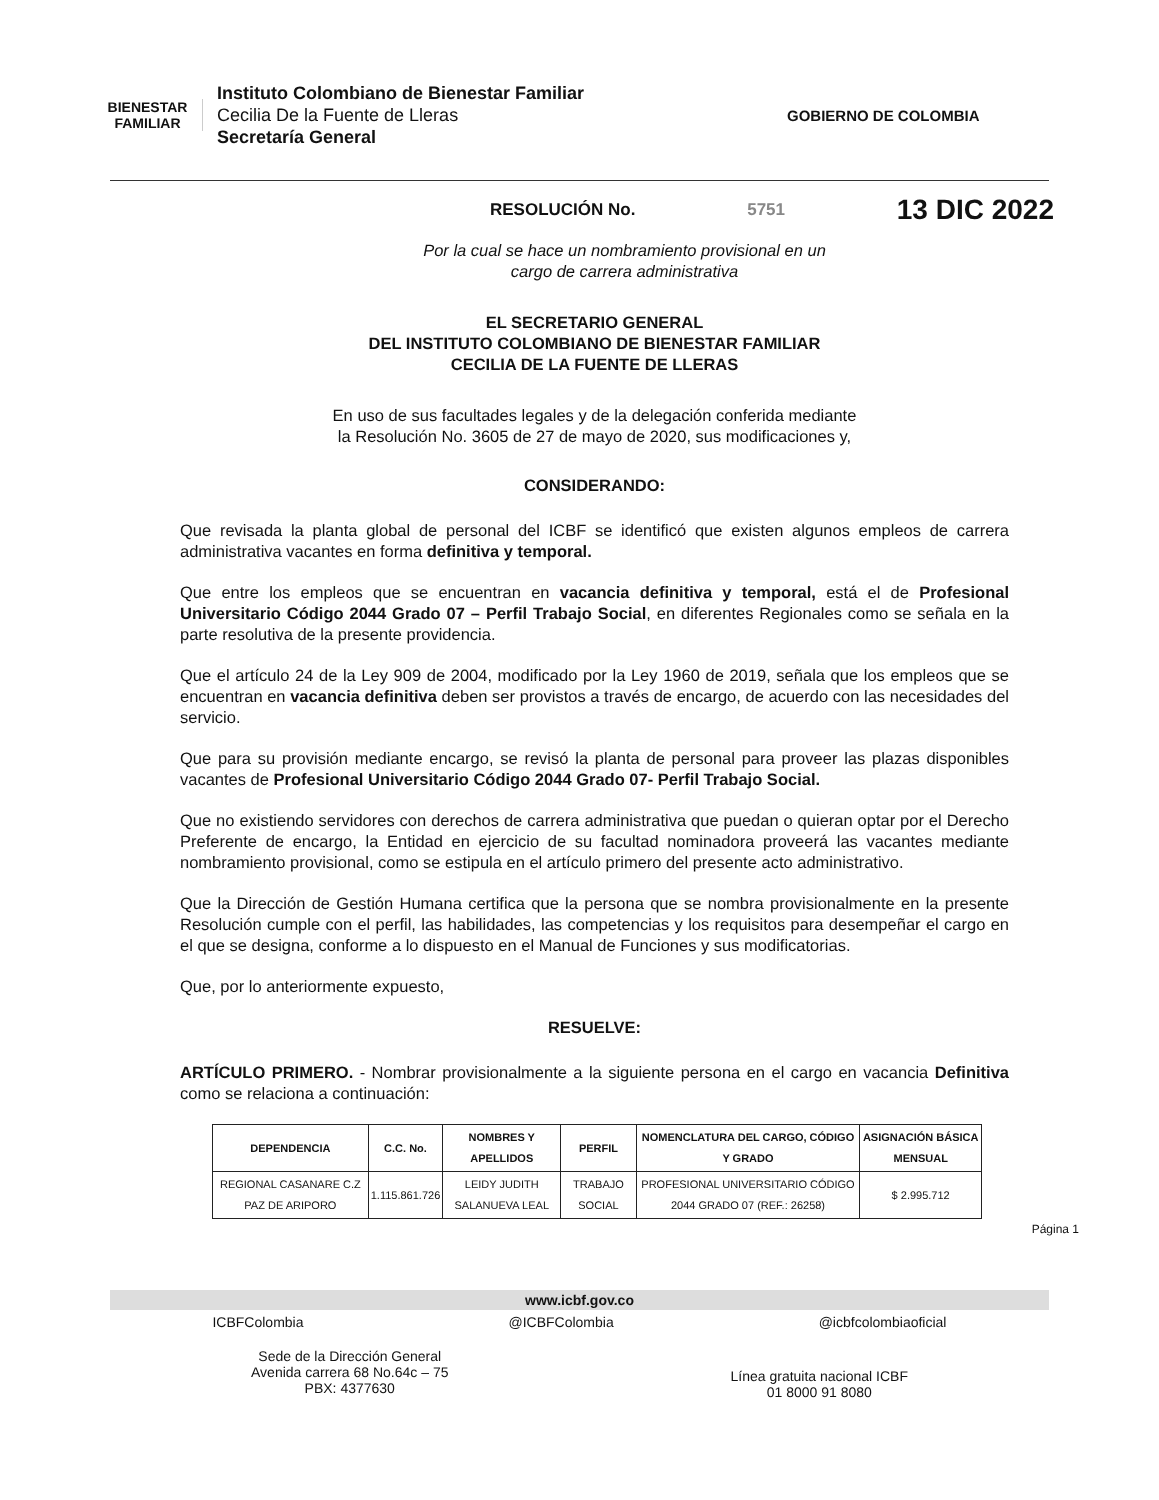BIENESTAR FAMILIAR
Instituto Colombiano de Bienestar Familiar
Cecilia De la Fuente de Lleras
Secretaría General
GOBIERNO DE COLOMBIA
RESOLUCIÓN No. 5751 13 DIC 2022
Por la cual se hace un nombramiento provisional en un
cargo de carrera administrativa
EL SECRETARIO GENERAL
DEL INSTITUTO COLOMBIANO DE BIENESTAR FAMILIAR
CECILIA DE LA FUENTE DE LLERAS
En uso de sus facultades legales y de la delegación conferida mediante
la Resolución No. 3605 de 27 de mayo de 2020, sus modificaciones y,
CONSIDERANDO:
Que revisada la planta global de personal del ICBF se identificó que existen algunos empleos de carrera administrativa vacantes en forma definitiva y temporal.
Que entre los empleos que se encuentran en vacancia definitiva y temporal, está el de Profesional Universitario Código 2044 Grado 07 – Perfil Trabajo Social, en diferentes Regionales como se señala en la parte resolutiva de la presente providencia.
Que el artículo 24 de la Ley 909 de 2004, modificado por la Ley 1960 de 2019, señala que los empleos que se encuentran en vacancia definitiva deben ser provistos a través de encargo, de acuerdo con las necesidades del servicio.
Que para su provisión mediante encargo, se revisó la planta de personal para proveer las plazas disponibles vacantes de Profesional Universitario Código 2044 Grado 07- Perfil Trabajo Social.
Que no existiendo servidores con derechos de carrera administrativa que puedan o quieran optar por el Derecho Preferente de encargo, la Entidad en ejercicio de su facultad nominadora proveerá las vacantes mediante nombramiento provisional, como se estipula en el artículo primero del presente acto administrativo.
Que la Dirección de Gestión Humana certifica que la persona que se nombra provisionalmente en la presente Resolución cumple con el perfil, las habilidades, las competencias y los requisitos para desempeñar el cargo en el que se designa, conforme a lo dispuesto en el Manual de Funciones y sus modificatorias.
Que, por lo anteriormente expuesto,
RESUELVE:
ARTÍCULO PRIMERO. - Nombrar provisionalmente a la siguiente persona en el cargo en vacancia Definitiva como se relaciona a continuación:
| DEPENDENCIA | C.C. No. | NOMBRES Y APELLIDOS | PERFIL | NOMENCLATURA DEL CARGO, CÓDIGO Y GRADO | ASIGNACIÓN BÁSICA MENSUAL |
| --- | --- | --- | --- | --- | --- |
| REGIONAL CASANARE C.Z PAZ DE ARIPORO | 1.115.861.726 | LEIDY JUDITH SALANUEVA LEAL | TRABAJO SOCIAL | PROFESIONAL UNIVERSITARIO CÓDIGO 2044 GRADO 07 (REF.: 26258) | $ 2.995.712 |
Página 1
www.icbf.gov.co
ICBFColombia @ICBFColombia @icbfcolombiaoficial
Sede de la Dirección General
Avenida carrera 68 No.64c – 75
PBX: 4377630
Línea gratuita nacional ICBF
01 8000 91 8080